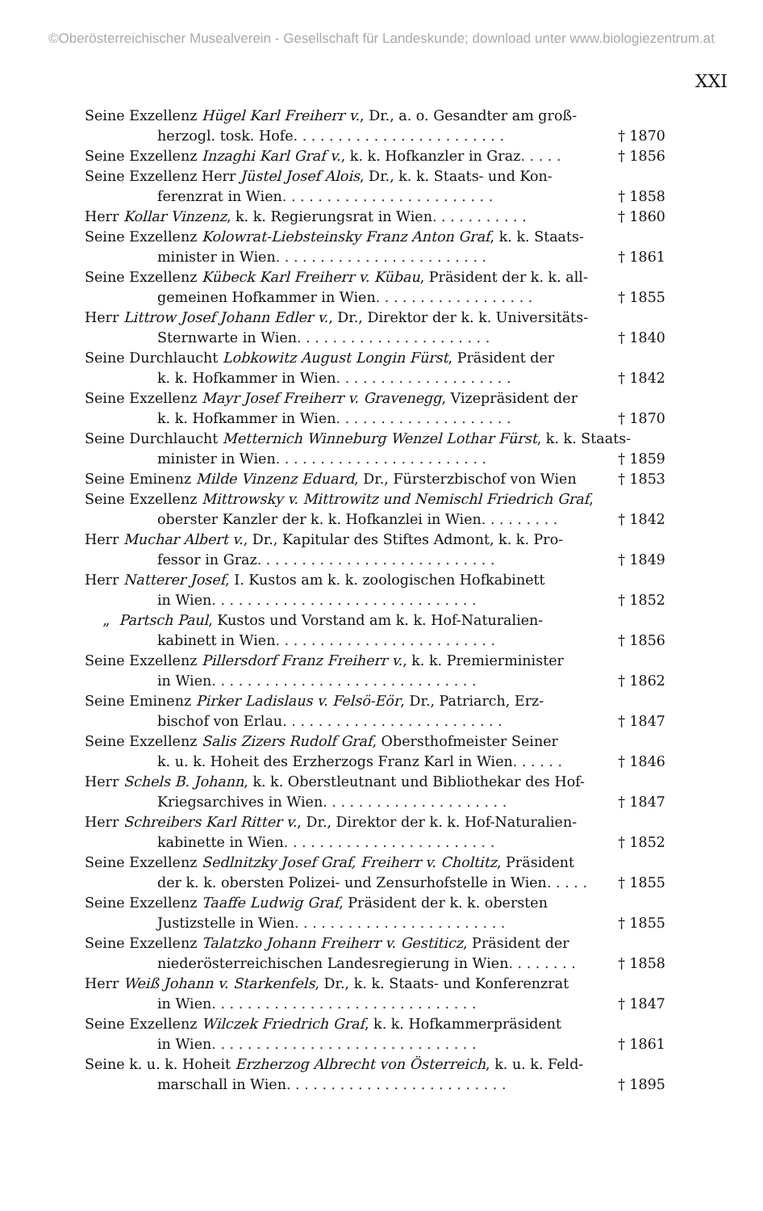©Oberösterreichischer Musealverein - Gesellschaft für Landeskunde; download unter www.biologiezentrum.at
XXI
Seine Exzellenz Hügel Karl Freiherr v., Dr., a. o. Gesandter am groß-
herzogl. tosk. Hofe . . . . . . . . . . . . . . . . . . . . . . . . † 1870
Seine Exzellenz Inzaghi Karl Graf v., k. k. Hofkanzler in Graz . . . . . † 1856
Seine Exzellenz Herr Jüstel Josef Alois, Dr., k. k. Staats- und Kon-
ferenzrat in Wien . . . . . . . . . . . . . . . . . . . . . . . . † 1858
Herr Kollar Vinzenz, k. k. Regierungsrat in Wien . . . . . . . . . . . † 1860
Seine Exzellenz Kolowrat-Liebsteinsky Franz Anton Graf, k. k. Staats-
minister in Wien . . . . . . . . . . . . . . . . . . . . . . . . † 1861
Seine Exzellenz Kübeck Karl Freiherr v. Kübau, Präsident der k. k. all-
gemeinen Hofkammer in Wien . . . . . . . . . . . . . . . . . . † 1855
Herr Littrow Josef Johann Edler v., Dr., Direktor der k. k. Universitäts-
Sternwarte in Wien . . . . . . . . . . . . . . . . . . . . . . † 1840
Seine Durchlaucht Lobkowitz August Longin Fürst, Präsident der
k. k. Hofkammer in Wien . . . . . . . . . . . . . . . . . . . . † 1842
Seine Exzellenz Mayr Josef Freiherr v. Gravenegg, Vizepräsident der
k. k. Hofkammer in Wien . . . . . . . . . . . . . . . . . . . . † 1870
Seine Durchlaucht Metternich Winneburg Wenzel Lothar Fürst, k. k. Staats-
minister in Wien . . . . . . . . . . . . . . . . . . . . . . . . † 1859
Seine Eminenz Milde Vinzenz Eduard, Dr., Fürsterzbischof von Wien † 1853
Seine Exzellenz Mittrowsky v. Mittrowitz und Nemischl Friedrich Graf,
oberster Kanzler der k. k. Hofkanzlei in Wien . . . . . . . . . † 1842
Herr Muchar Albert v., Dr., Kapitular des Stiftes Admont, k. k. Pro-
fessor in Graz . . . . . . . . . . . . . . . . . . . . . . . . . . . † 1849
Herr Natterer Josef, I. Kustos am k. k. zoologischen Hofkabinett
in Wien . . . . . . . . . . . . . . . . . . . . . . . . . . . . . . † 1852
„ Partsch Paul, Kustos und Vorstand am k. k. Hof-Naturalien-
kabinett in Wien . . . . . . . . . . . . . . . . . . . . . . . . . † 1856
Seine Exzellenz Pillersdorf Franz Freiherr v., k. k. Premierminister
in Wien . . . . . . . . . . . . . . . . . . . . . . . . . . . . . . † 1862
Seine Eminenz Pirker Ladislaus v. Felsö-Eör, Dr., Patriarch, Erz-
bischof von Erlau . . . . . . . . . . . . . . . . . . . . . . . . . † 1847
Seine Exzellenz Salis Zizers Rudolf Graf, Obersthofmeister Seiner
k. u. k. Hoheit des Erzherzogs Franz Karl in Wien . . . . . . † 1846
Herr Schels B. Johann, k. k. Oberstleutnant und Bibliothekar des Hof-
Kriegsarchives in Wien . . . . . . . . . . . . . . . . . . . . . † 1847
Herr Schreibers Karl Ritter v., Dr., Direktor der k. k. Hof-Naturalien-
kabinette in Wien . . . . . . . . . . . . . . . . . . . . . . . . † 1852
Seine Exzellenz Sedlnitzky Josef Graf, Freiherr v. Choltitz, Präsident
der k. k. obersten Polizei- und Zensurhofstelle in Wien . . . . . † 1855
Seine Exzellenz Taaffe Ludwig Graf, Präsident der k. k. obersten
Justizstelle in Wien . . . . . . . . . . . . . . . . . . . . . . . . † 1855
Seine Exzellenz Talatzko Johann Freiherr v. Gestiticz, Präsident der
niederösterreichischen Landesregierung in Wien . . . . . . . . † 1858
Herr Weiß Johann v. Starkenfels, Dr., k. k. Staats- und Konferenzrat
in Wien . . . . . . . . . . . . . . . . . . . . . . . . . . . . . . † 1847
Seine Exzellenz Wilczek Friedrich Graf, k. k. Hofkammerpräsident
in Wien . . . . . . . . . . . . . . . . . . . . . . . . . . . . . . † 1861
Seine k. u. k. Hoheit Erzherzog Albrecht von Österreich, k. u. k. Feld-
marschall in Wien . . . . . . . . . . . . . . . . . . . . . . . . . † 1895